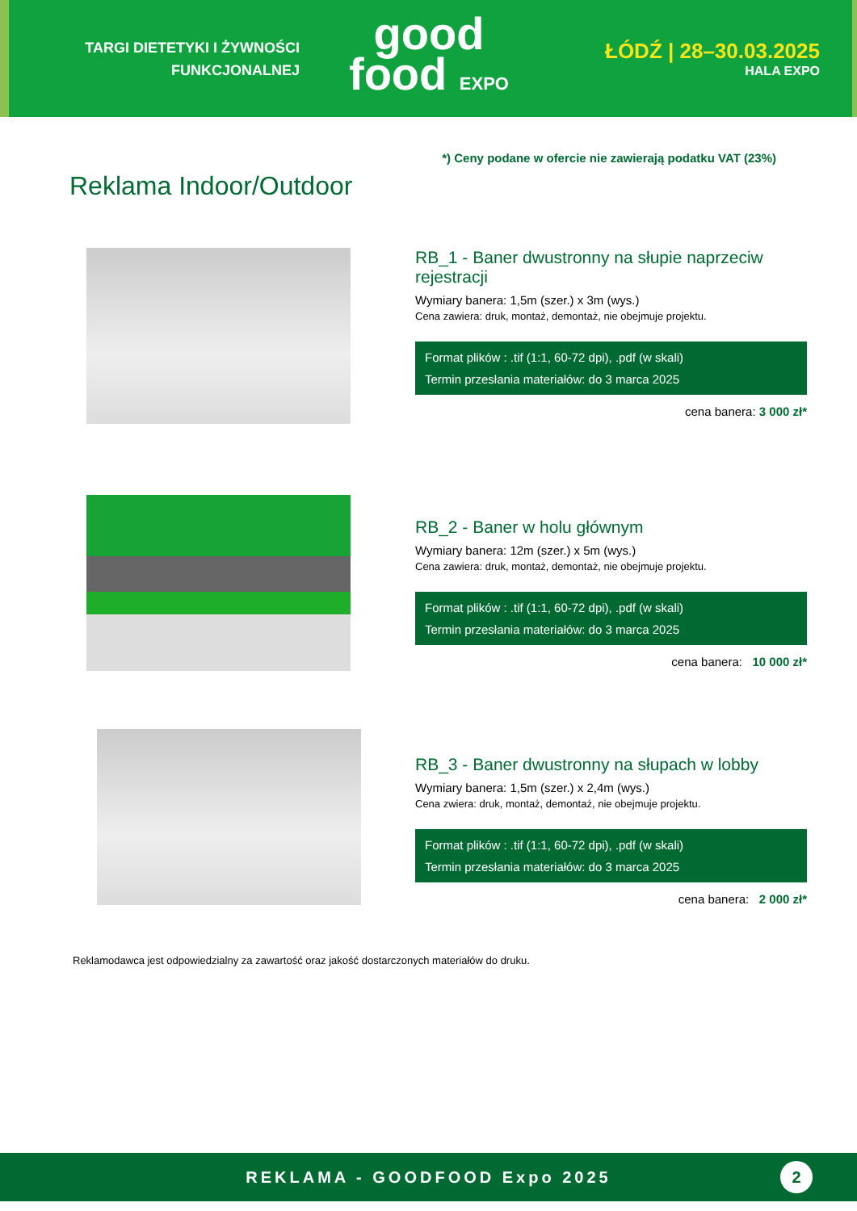TARGI DIETETYKI I ŻYWNOŚCI
FUNKCJONALNEJ
good
food EXPO
ŁÓDŹ | 28–30.03.2025
HALA EXPO
*) Ceny podane w ofercie nie zawierają podatku VAT (23%)
Reklama Indoor/Outdoor
RB_1 - Baner dwustronny na słupie naprzeciw rejestracji
Wymiary banera: 1,5m (szer.) x 3m (wys.)
Cena zawiera: druk, montaż, demontaż, nie obejmuje projektu.
Format plików : .tif (1:1, 60-72 dpi), .pdf (w skali)
Termin przesłania materiałów: do 3 marca 2025
cena banera: 3 000 zł*
RB_2 - Baner w holu głównym
Wymiary banera: 12m (szer.) x 5m (wys.)
Cena zawiera: druk, montaż, demontaż, nie obejmuje projektu.
Format plików : .tif (1:1, 60-72 dpi), .pdf (w skali)
Termin przesłania materiałów: do 3 marca 2025
cena banera: 10 000 zł*
RB_3 - Baner dwustronny na słupach w lobby
Wymiary banera: 1,5m (szer.) x 2,4m (wys.)
Cena zwiera: druk, montaż, demontaż, nie obejmuje projektu.
Format plików : .tif (1:1, 60-72 dpi), .pdf (w skali)
Termin przesłania materiałów: do 3 marca 2025
cena banera: 2 000 zł*
Reklamodawca jest odpowiedzialny za zawartość oraz jakość dostarczonych materiałów do druku.
REKLAMA - GOODFOOD Expo 2025 2